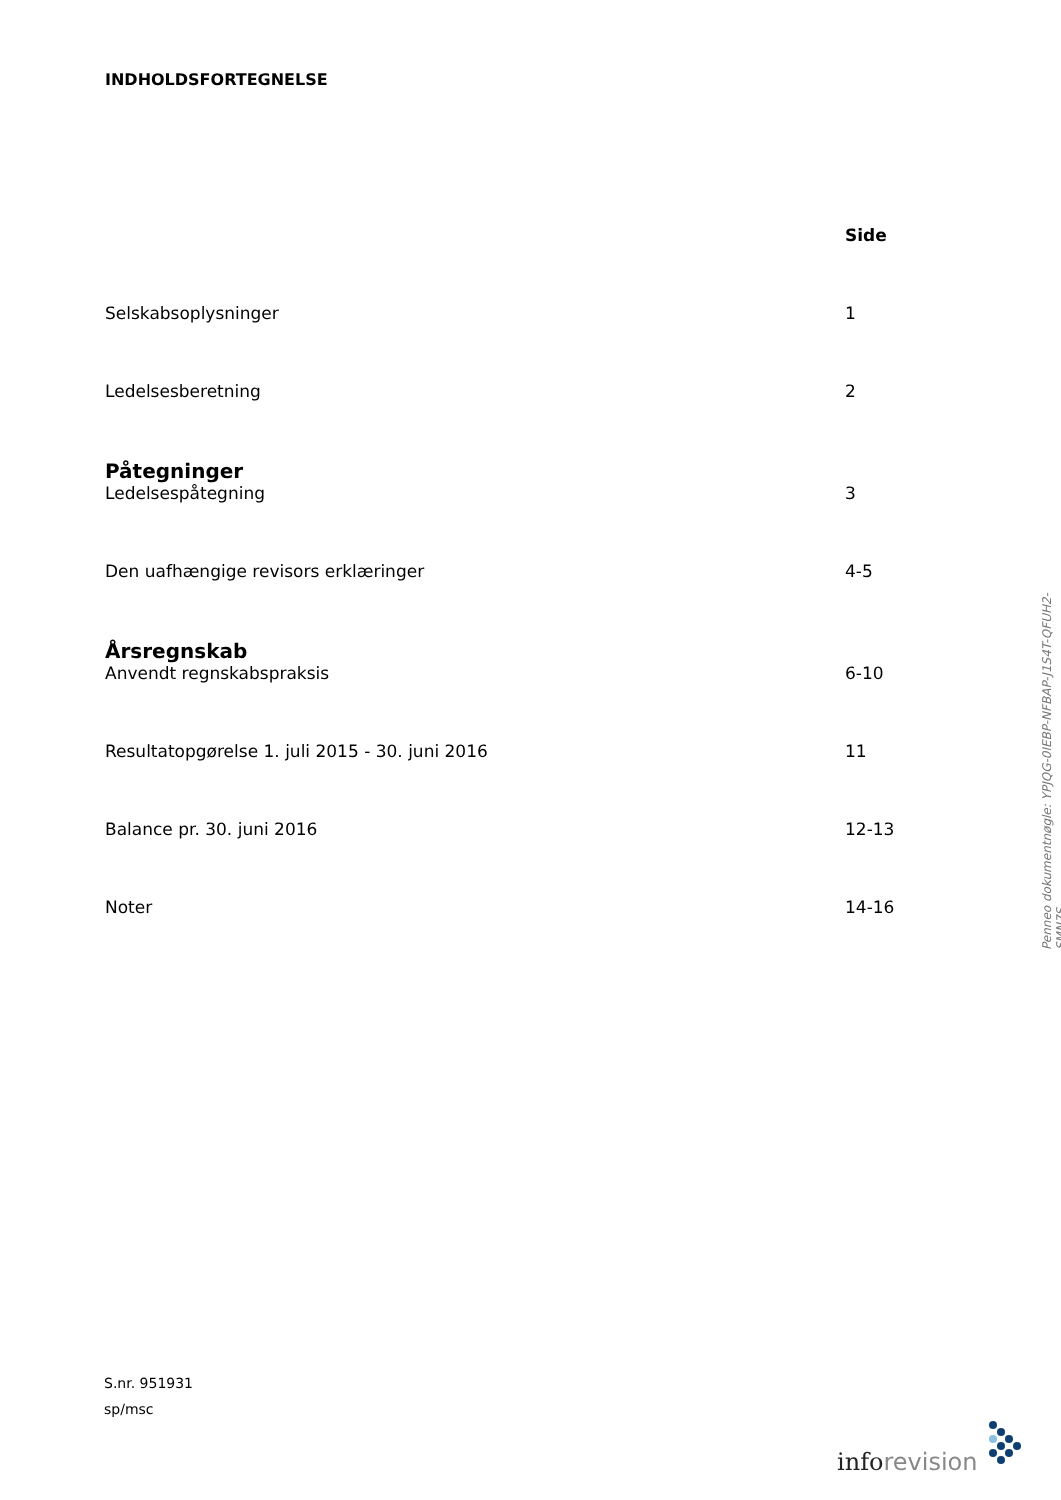INDHOLDSFORTEGNELSE
Side
Selskabsoplysninger 1
Ledelsesberetning 2
Påtegninger
Ledelsespåtegning 3
Den uafhængige revisors erklæringer 4-5
Årsregnskab
Anvendt regnskabspraksis 6-10
Resultatopgørelse 1. juli 2015 - 30. juni 2016 11
Balance pr. 30. juni 2016 12-13
Noter 14-16
Penneo dokumentnøgle: YPJQG-0IEBP-NFBAP-J1S4T-QFUH2-SMN7S
S.nr. 951931
sp/msc
inforevision